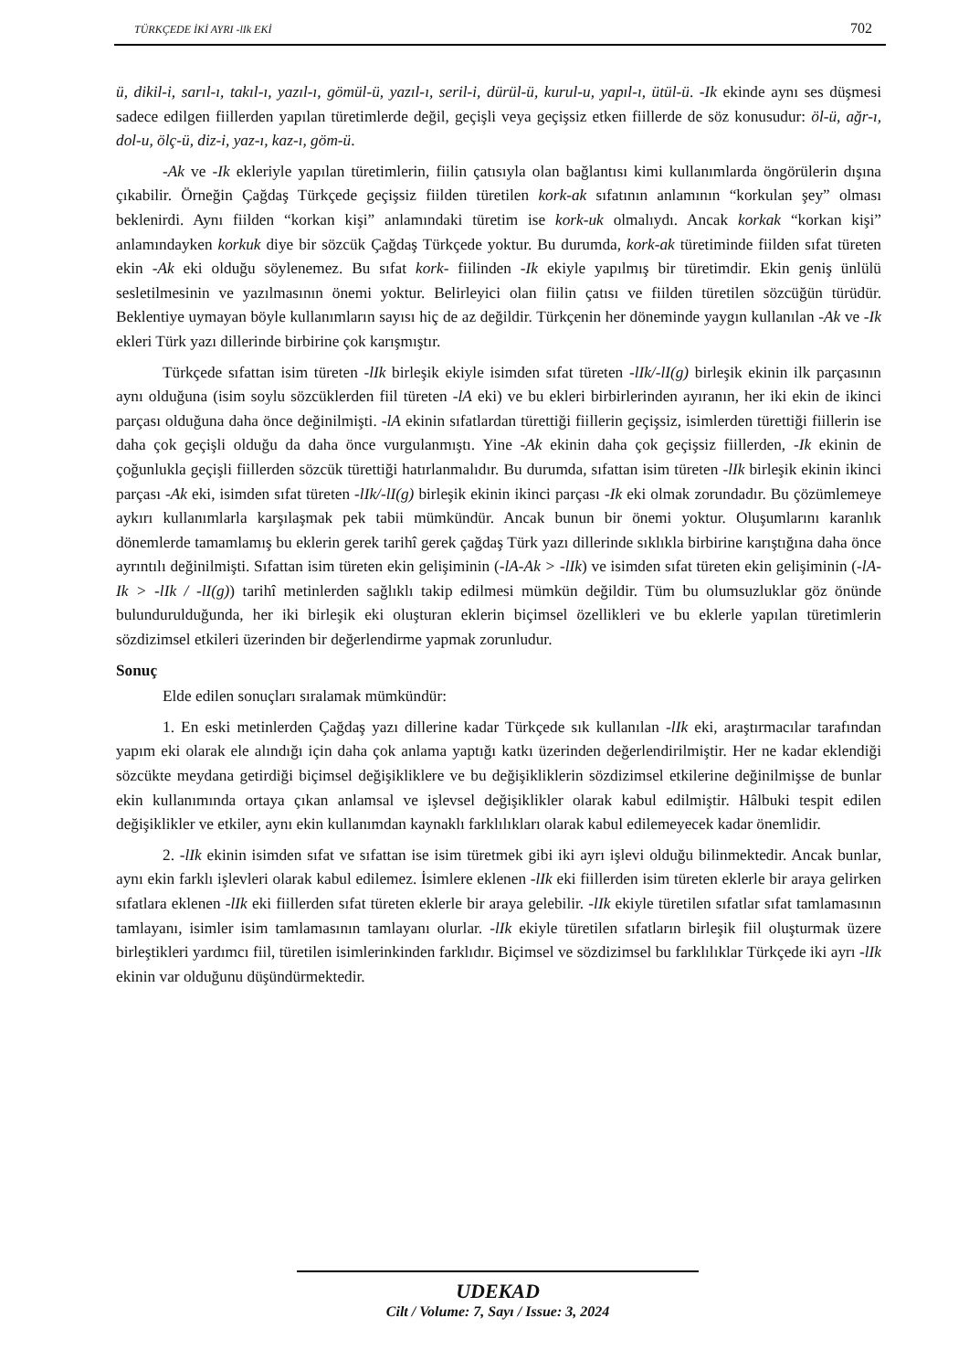TÜRKÇEDE İKİ AYRI -lIk EKİ 702
ü, dikil-i, sarıl-ı, takıl-ı, yazıl-ı, gömül-ü, yazıl-ı, seril-i, dürül-ü, kurul-u, yapıl-ı, ütül-ü. -Ik ekinde aynı ses düşmesi sadece edilgen fiillerden yapılan türetimlerde değil, geçişli veya geçişsiz etken fiillerde de söz konusudur: öl-ü, ağr-ı, dol-u, ölç-ü, diz-i, yaz-ı, kaz-ı, göm-ü.
-Ak ve -Ik ekleriyle yapılan türetimlerin, fiilin çatısıyla olan bağlantısı kimi kullanımlarda öngörülerin dışına çıkabilir. Örneğin Çağdaş Türkçede geçişsiz fiilden türetilen kork-ak sıfatının anlamının “korkulan şey” olması beklenirdi. Aynı fiilden “korkan kişi” anlamındaki türetim ise kork-uk olmalıydı. Ancak korkak “korkan kişi” anlamındayken korkuk diye bir sözcük Çağdaş Türkçede yoktur. Bu durumda, kork-ak türetiminde fiilden sıfat türeten ekin -Ak eki olduğu söylenemez. Bu sıfat kork- fiilinden -Ik ekiyle yapılmış bir türetimdir. Ekin geniş ünlülü sesletilmesinin ve yazılmasının önemi yoktur. Belirleyici olan fiilin çatısı ve fiilden türetilen sözcüğün türüdür. Beklentiye uymayan böyle kullanımların sayısı hiç de az değildir. Türkçenin her döneminde yaygın kullanılan -Ak ve -Ik ekleri Türk yazı dillerinde birbirine çok karışmıştır.
Türkçede sıfattan isim türeten -lIk birleşik ekiyle isimden sıfat türeten -lIk/-lI(g) birleşik ekinin ilk parçasının aynı olduğuna (isim soylu sözcüklerden fiil türeten -lA eki) ve bu ekleri birbirlerinden ayıranın, her iki ekin de ikinci parçası olduğuna daha önce değinilmişti. -lA ekinin sıfatlardan türettiği fiillerin geçişsiz, isimlerden türettiği fiillerin ise daha çok geçişli olduğu da daha önce vurgulanmıştı. Yine -Ak ekinin daha çok geçişsiz fiillerden, -Ik ekinin de çoğunlukla geçişli fiillerden sözcük türettiği hatırlanmalıdır. Bu durumda, sıfattan isim türeten -lIk birleşik ekinin ikinci parçası -Ak eki, isimden sıfat türeten -lIk/-lI(g) birleşik ekinin ikinci parçası -Ik eki olmak zorundadır. Bu çözümlemeye aykırı kullanımlarla karşılaşmak pek tabii mümkündür. Ancak bunun bir önemi yoktur. Oluşumlarını karanlık dönemlerde tamamlamış bu eklerin gerek tarihî gerek çağdaş Türk yazı dillerinde sıklıkla birbirine karıştığına daha önce ayrıntılı değinilmişti. Sıfattan isim türeten ekin gelişiminin (-lA-Ak > -lIk) ve isimden sıfat türeten ekin gelişiminin (-lA-Ik > -lIk / -lI(g)) tarihî metinlerden sağlıklı takip edilmesi mümkün değildir. Tüm bu olumsuzluklar göz önünde bulundurulduğunda, her iki birleşik eki oluşturan eklerin biçimsel özellikleri ve bu eklerle yapılan türetimlerin sözdizimsel etkileri üzerinden bir değerlendirme yapmak zorunludur.
Sonuç
Elde edilen sonuçları sıralamak mümkündür:
1. En eski metinlerden Çağdaş yazı dillerine kadar Türkçede sık kullanılan -lIk eki, araştırmacılar tarafından yapım eki olarak ele alındığı için daha çok anlama yaptığı katkı üzerinden değerlendirilmiştir. Her ne kadar eklendiği sözcükte meydana getirdiği biçimsel değişikliklere ve bu değişikliklerin sözdizimsel etkilerine değinilmişse de bunlar ekin kullanımında ortaya çıkan anlamsal ve işlevsel değişiklikler olarak kabul edilmiştir. Hâlbuki tespit edilen değişiklikler ve etkiler, aynı ekin kullanımdan kaynaklı farklılıkları olarak kabul edilemeyecek kadar önemlidir.
2. -lIk ekinin isimden sıfat ve sıfattan ise isim türetmek gibi iki ayrı işlevi olduğu bilinmektedir. Ancak bunlar, aynı ekin farklı işlevleri olarak kabul edilemez. İsimlere eklenen -lIk eki fiillerden isim türeten eklerle bir araya gelirken sıfatlara eklenen -lIk eki fiillerden sıfat türeten eklerle bir araya gelebilir. -lIk ekiyle türetilen sıfatlar sıfat tamlamasının tamlayanı, isimler isim tamlamasının tamlayanı olurlar. -lIk ekiyle türetilen sıfatların birleşik fiil oluşturmak üzere birleştikleri yardımcı fiil, türetilen isimlerinkinden farklıdır. Biçimsel ve sözdizimsel bu farklılıklar Türkçede iki ayrı -lIk ekinin var olduğunu düşündürmektedir.
UDEKAD
Cilt / Volume: 7, Sayı / Issue: 3, 2024